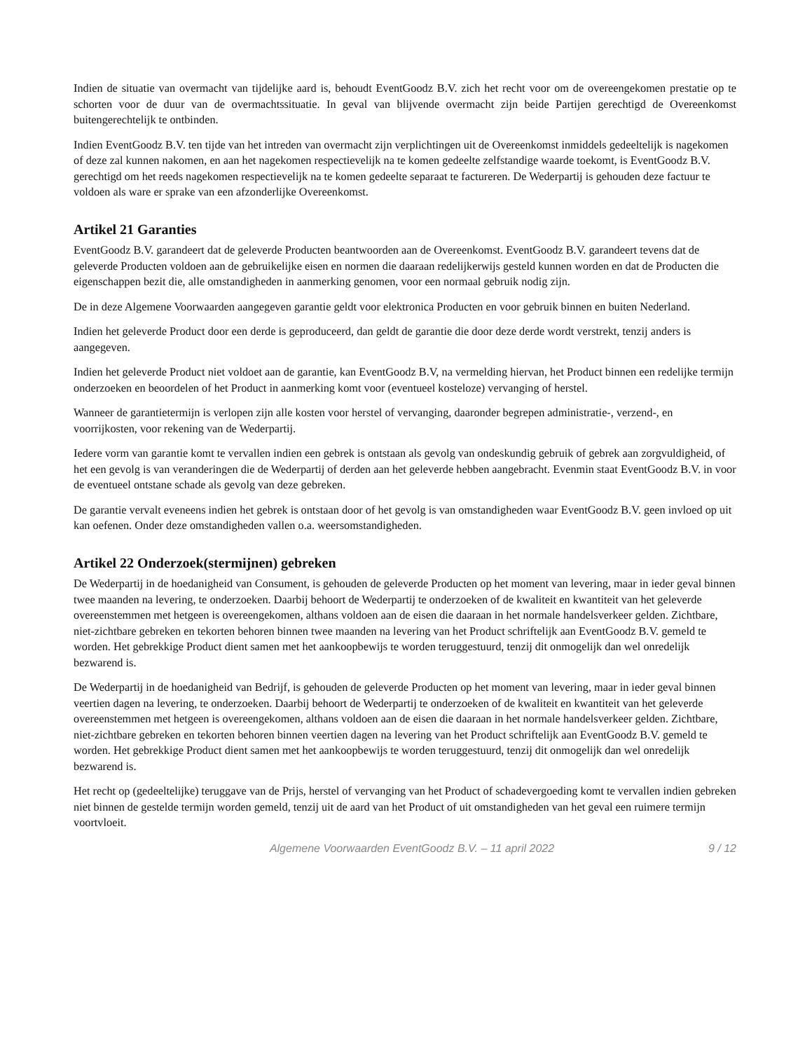Indien de situatie van overmacht van tijdelijke aard is, behoudt EventGoodz B.V. zich het recht voor om de overeengekomen prestatie op te schorten voor de duur van de overmachtssituatie. In geval van blijvende overmacht zijn beide Partijen gerechtigd de Overeenkomst buitengerechtelijk te ontbinden.
Indien EventGoodz B.V. ten tijde van het intreden van overmacht zijn verplichtingen uit de Overeenkomst inmiddels gedeeltelijk is nagekomen of deze zal kunnen nakomen, en aan het nagekomen respectievelijk na te komen gedeelte zelfstandige waarde toekomt, is EventGoodz B.V. gerechtigd om het reeds nagekomen respectievelijk na te komen gedeelte separaat te factureren. De Wederpartij is gehouden deze factuur te voldoen als ware er sprake van een afzonderlijke Overeenkomst.
Artikel 21 Garanties
EventGoodz B.V. garandeert dat de geleverde Producten beantwoorden aan de Overeenkomst. EventGoodz B.V. garandeert tevens dat de geleverde Producten voldoen aan de gebruikelijke eisen en normen die daaraan redelijkerwijs gesteld kunnen worden en dat de Producten die eigenschappen bezit die, alle omstandigheden in aanmerking genomen, voor een normaal gebruik nodig zijn.
De in deze Algemene Voorwaarden aangegeven garantie geldt voor elektronica Producten en voor gebruik binnen en buiten Nederland.
Indien het geleverde Product door een derde is geproduceerd, dan geldt de garantie die door deze derde wordt verstrekt, tenzij anders is aangegeven.
Indien het geleverde Product niet voldoet aan de garantie, kan EventGoodz B.V, na vermelding hiervan, het Product binnen een redelijke termijn onderzoeken en beoordelen of het Product in aanmerking komt voor (eventueel kosteloze) vervanging of herstel.
Wanneer de garantietermijn is verlopen zijn alle kosten voor herstel of vervanging, daaronder begrepen administratie-, verzend-, en voorrijkosten, voor rekening van de Wederpartij.
Iedere vorm van garantie komt te vervallen indien een gebrek is ontstaan als gevolg van ondeskundig gebruik of gebrek aan zorgvuldigheid, of het een gevolg is van veranderingen die de Wederpartij of derden aan het geleverde hebben aangebracht. Evenmin staat EventGoodz B.V. in voor de eventueel ontstane schade als gevolg van deze gebreken.
De garantie vervalt eveneens indien het gebrek is ontstaan door of het gevolg is van omstandigheden waar EventGoodz B.V. geen invloed op uit kan oefenen. Onder deze omstandigheden vallen o.a. weersomstandigheden.
Artikel 22 Onderzoek(stermijnen) gebreken
De Wederpartij in de hoedanigheid van Consument, is gehouden de geleverde Producten op het moment van levering, maar in ieder geval binnen twee maanden na levering, te onderzoeken. Daarbij behoort de Wederpartij te onderzoeken of de kwaliteit en kwantiteit van het geleverde overeenstemmen met hetgeen is overeengekomen, althans voldoen aan de eisen die daaraan in het normale handelsverkeer gelden. Zichtbare, niet-zichtbare gebreken en tekorten behoren binnen twee maanden na levering van het Product schriftelijk aan EventGoodz B.V. gemeld te worden. Het gebrekkige Product dient samen met het aankoopbewijs te worden teruggestuurd, tenzij dit onmogelijk dan wel onredelijk bezwarend is.
De Wederpartij in de hoedanigheid van Bedrijf, is gehouden de geleverde Producten op het moment van levering, maar in ieder geval binnen veertien dagen na levering, te onderzoeken. Daarbij behoort de Wederpartij te onderzoeken of de kwaliteit en kwantiteit van het geleverde overeenstemmen met hetgeen is overeengekomen, althans voldoen aan de eisen die daaraan in het normale handelsverkeer gelden. Zichtbare, niet-zichtbare gebreken en tekorten behoren binnen veertien dagen na levering van het Product schriftelijk aan EventGoodz B.V. gemeld te worden. Het gebrekkige Product dient samen met het aankoopbewijs te worden teruggestuurd, tenzij dit onmogelijk dan wel onredelijk bezwarend is.
Het recht op (gedeeltelijke) teruggave van de Prijs, herstel of vervanging van het Product of schadevergoeding komt te vervallen indien gebreken niet binnen de gestelde termijn worden gemeld, tenzij uit de aard van het Product of uit omstandigheden van het geval een ruimere termijn voortvloeit.
Algemene Voorwaarden EventGoodz B.V. – 11 april 2022 9 / 12